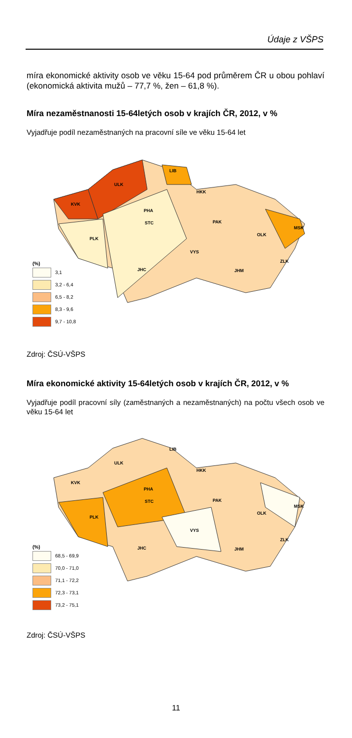Údaje z VŠPS
míra ekonomické aktivity osob ve věku 15-64 pod průměrem ČR u obou pohlaví (ekonomická aktivita mužů – 77,7 %, žen – 61,8 %).
Míra nezaměstnanosti 15-64letých osob v krajích ČR, 2012, v %
Vyjadřuje podíl nezaměstnaných na pracovní síle ve věku 15-64 let
LIB
ULK
HKK
KVK
PHA
STC PAK
MSK
PLK
OLK
VYS
ZLK
JHC JHM
(%)
3,1
3,2 - 6,4
6,5 - 8,2
8,3 - 9,6
9,7 - 10,8
Zdroj: ČSÚ-VŠPS
Míra ekonomické aktivity 15-64letých osob v krajích ČR, 2012, v %
Vyjadřuje podíl pracovní síly (zaměstnaných a nezaměstnaných) na počtu všech osob ve věku 15-64 let
LIB
ULK
HKK
KVK
PHA
STC PAK
MSK
PLK
OLK
VYS
ZLK
JHC JHM
(%)
68,5 - 69,9
70,0 - 71,0
71,1 - 72,2
72,3 - 73,1
73,2 - 75,1
Zdroj: ČSÚ-VŠPS
11